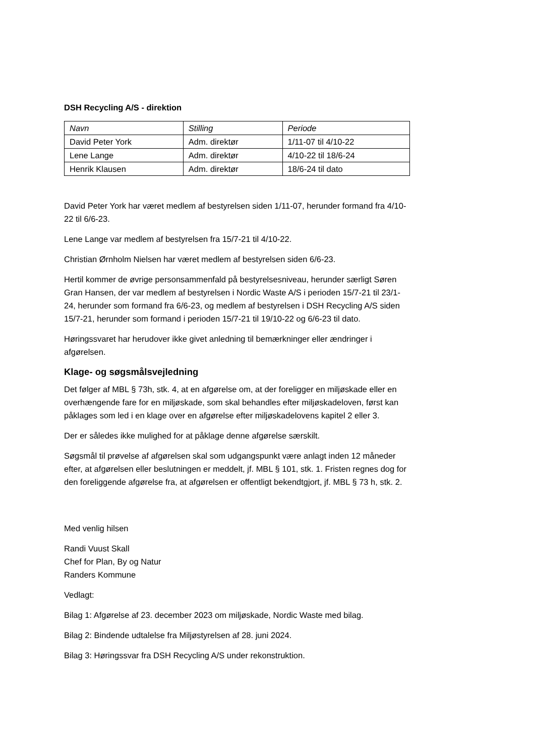DSH Recycling A/S - direktion
| Navn | Stilling | Periode |
| --- | --- | --- |
| David Peter York | Adm. direktør | 1/11-07 til 4/10-22 |
| Lene Lange | Adm. direktør | 4/10-22 til 18/6-24 |
| Henrik Klausen | Adm. direktør | 18/6-24 til dato |
David Peter York har været medlem af bestyrelsen siden 1/11-07, herunder formand fra 4/10-22 til 6/6-23.
Lene Lange var medlem af bestyrelsen fra 15/7-21 til 4/10-22.
Christian Ørnholm Nielsen har været medlem af bestyrelsen siden 6/6-23.
Hertil kommer de øvrige personsammenfald på bestyrelsesniveau, herunder særligt Søren Gran Hansen, der var medlem af bestyrelsen i Nordic Waste A/S i perioden 15/7-21 til 23/1-24, herunder som formand fra 6/6-23, og medlem af bestyrelsen i DSH Recycling A/S siden 15/7-21, herunder som formand i perioden 15/7-21 til 19/10-22 og 6/6-23 til dato.
Høringssvaret har herudover ikke givet anledning til bemærkninger eller ændringer i afgørelsen.
Klage- og søgsmålsvejledning
Det følger af MBL § 73h, stk. 4, at en afgørelse om, at der foreligger en miljøskade eller en overhængende fare for en miljøskade, som skal behandles efter miljøskadeloven, først kan påklages som led i en klage over en afgørelse efter miljøskadelovens kapitel 2 eller 3.
Der er således ikke mulighed for at påklage denne afgørelse særskilt.
Søgsmål til prøvelse af afgørelsen skal som udgangspunkt være anlagt inden 12 måneder efter, at afgørelsen eller beslutningen er meddelt, jf. MBL § 101, stk. 1. Fristen regnes dog for den foreliggende afgørelse fra, at afgørelsen er offentligt bekendtgjort, jf. MBL § 73 h, stk. 2.
Med venlig hilsen
Randi Vuust Skall
Chef for Plan, By og Natur
Randers Kommune
Vedlagt:
Bilag 1: Afgørelse af 23. december 2023 om miljøskade, Nordic Waste med bilag.
Bilag 2: Bindende udtalelse fra Miljøstyrelsen af 28. juni 2024.
Bilag 3: Høringssvar fra DSH Recycling A/S under rekonstruktion.